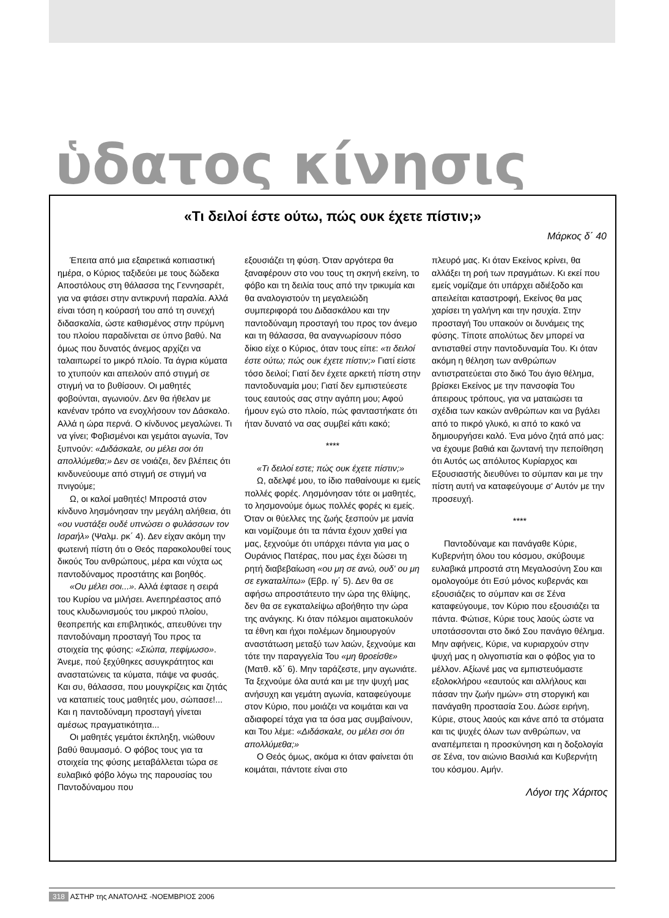ὑδατος κίνησις
«Τι δειλοί έστε ούτω, πώς ουκ έχετε πίστιν;»
Μάρκος δ΄ 40
Έπειτα από μια εξαιρετικά κοπιαστική ημέρα, ο Κύριος ταξιδεύει με τους δώδεκα Αποστόλους στη θάλασσα της Γεννησαρέτ, για να φτάσει στην αντικρυνή παραλία. Αλλά είναι τόση η κούρασή του από τη συνεχή διδασκαλία, ώστε καθισμένος στην πρύμνη του πλοίου παραδίνεται σε ύπνο βαθύ. Να όμως που δυνατός άνεμος αρχίζει να ταλαιπωρεί το μικρό πλοίο. Τα άγρια κύματα το χτυπούν και απειλούν από στιγμή σε στιγμή να το βυθίσουν. Οι μαθητές φοβούνται, αγωνιούν. Δεν θα ήθελαν με κανέναν τρόπο να ενοχλήσουν τον Δάσκαλο. Αλλά η ώρα περνά. Ο κίνδυνος μεγαλώνει. Τι να γίνει; Φοβισμένοι και γεμάτοι αγωνία, Τον ξυπνούν: «Διδάσκαλε, ου μέλει σοι ότι απολλύμεθα;» Δεν σε νοιάζει, δεν βλέπεις ότι κινδυνεύουμε από στιγμή σε στιγμή να πνιγούμε;
Ω, οι καλοί μαθητές! Μπροστά στον κίνδυνο λησμόνησαν την μεγάλη αλήθεια, ότι «ου νυστάξει ουδέ υπνώσει ο φυλάσσων τον Ισραήλ» (Ψαλμ. ρκ΄ 4). Δεν είχαν ακόμη την φωτεινή πίστη ότι ο Θεός παρακολουθεί τους δικούς Του ανθρώπους, μέρα και νύχτα ως παντοδύναμος προστάτης και βοηθός.
«Ου μέλει σοι...». Αλλά έφτασε η σειρά του Κυρίου να μιλήσει. Ανεπηρέαστος από τους κλυδωνισμούς του μικρού πλοίου, θεοπρεπής και επιβλητικός, απευθύνει την παντοδύναμη προσταγή Του προς τα στοιχεία της φύσης: «Σιώπα, πεφίμωσο». Άνεμε, πού ξεχύθηκες ασυγκράτητος και αναστατώνεις τα κύματα, πάψε να φυσάς. Και συ, θάλασσα, που μουγκρίζεις και ζητάς να καταπιείς τους μαθητές μου, σώπασε!... Και η παντοδύναμη προσταγή γίνεται αμέσως πραγματικότητα...
Οι μαθητές γεμάτοι έκπληξη, νιώθουν βαθύ θαυμασμό. Ο φόβος τους για τα στοιχεία της φύσης μεταβάλλεται τώρα σε ευλαβικό φόβο λόγω της παρουσίας του Παντοδύναμου που
εξουσιάζει τη φύση. Όταν αργότερα θα ξαναφέρουν στο νου τους τη σκηνή εκείνη, το φόβο και τη δειλία τους από την τρικυμία και θα αναλογιστούν τη μεγαλειώδη συμπεριφορά του Διδασκάλου και την παντοδύναμη προσταγή του προς τον άνεμο και τη θάλασσα, θα αναγνωρίσουν πόσο δίκιο είχε ο Κύριος, όταν τους είπε: «τι δειλοί έστε ούτω; πώς ουκ έχετε πίστιν;» Γιατί είστε τόσο δειλοί; Γιατί δεν έχετε αρκετή πίστη στην παντοδυναμία μου; Γιατί δεν εμπιστεύεστε τους εαυτούς σας στην αγάπη μου; Αφού ήμουν εγώ στο πλοίο, πώς φανταστήκατε ότι ήταν δυνατό να σας συμβεί κάτι κακό;
****
«Τι δειλοί εστε; πώς ουκ έχετε πίστιν;»
Ω, αδελφέ μου, το ίδιο παθαίνουμε κι εμείς πολλές φορές. Λησμόνησαν τότε οι μαθητές, το λησμονούμε όμως πολλές φορές κι εμείς. Όταν οι θύελλες της ζωής ξεσπούν με μανία και νομίζουμε ότι τα πάντα έχουν χαθεί για μας, ξεχνούμε ότι υπάρχει πάντα για μας ο Ουράνιος Πατέρας, που μας έχει δώσει τη ρητή διαβεβαίωση «ου μη σε ανώ, ουδ' ου μη σε εγκαταλίπω» (Εβρ. ιγ΄ 5). Δεν θα σε αφήσω απροστάτευτο την ώρα της θλίψης, δεν θα σε εγκαταλείψω αβοήθητο την ώρα της ανάγκης. Κι όταν πόλεμοι αιματοκυλούν τα έθνη και ήχοι πολέμων δημιουργούν αναστάτωση μεταξύ των λαών, ξεχνούμε και τότε την παραγγελία Του «μη θροείσθε» (Ματθ. κδ΄ 6). Μην ταράζεστε, μην αγωνιάτε. Τα ξεχνούμε όλα αυτά και με την ψυχή μας ανήσυχη και γεμάτη αγωνία, καταφεύγουμε στον Κύριο, που μοιάζει να κοιμάται και να αδιαφορεί τάχα για τα όσα μας συμβαίνουν, και Του λέμε: «Διδάσκαλε, ου μέλει σοι ότι απολλύμεθα;»
Ο Θεός όμως, ακόμα κι όταν φαίνεται ότι κοιμάται, πάντοτε είναι στο
πλευρό μας. Κι όταν Εκείνος κρίνει, θα αλλάξει τη ροή των πραγμάτων. Κι εκεί που εμείς νομίζαμε ότι υπάρχει αδιέξοδο και απειλείται καταστροφή, Εκείνος θα μας χαρίσει τη γαλήνη και την ησυχία. Στην προσταγή Του υπακούν οι δυνάμεις της φύσης. Τίποτε απολύτως δεν μπορεί να αντισταθεί στην παντοδυναμία Του. Κι όταν ακόμη η θέληση των ανθρώπων αντιστρατεύεται στο δικό Του άγιο θέλημα, βρίσκει Εκείνος με την πανσοφία Του άπειρους τρόπους, για να ματαιώσει τα σχέδια των κακών ανθρώπων και να βγάλει από το πικρό γλυκό, κι από το κακό να δημιουργήσει καλό. Ένα μόνο ζητά από μας: να έχουμε βαθιά και ζωντανή την πεποίθηση ότι Αυτός ως απόλυτος Κυρίαρχος και Εξουσιαστής διευθύνει το σύμπαν και με την πίστη αυτή να καταφεύγουμε σ' Αυτόν με την προσευχή.
****
Παντοδύναμε και πανάγαθε Κύριε, Κυβερνήτη όλου του κόσμου, σκύβουμε ευλαβικά μπροστά στη Μεγαλοσύνη Σου και ομολογούμε ότι Εσύ μόνος κυβερνάς και εξουσιάζεις το σύμπαν και σε Σένα καταφεύγουμε, τον Κύριο που εξουσιάζει τα πάντα. Φώτισε, Κύριε τους λαούς ώστε να υποτάσσονται στο δικό Σου πανάγιο θέλημα. Μην αφήνεις, Κύριε, να κυριαρχούν στην ψυχή μας η ολιγοπιστία και ο φόβος για το μέλλον. Αξίωνέ μας να εμπιστευόμαστε εξολοκλήρου «εαυτούς και αλλήλους και πάσαν την ζωήν ημών» στη στοργική και πανάγαθη προστασία Σου. Δώσε ειρήνη, Κύριε, στους λαούς και κάνε από τα στόματα και τις ψυχές όλων των ανθρώπων, να αναπέμπεται η προσκύνηση και η δοξολογία σε Σένα, τον αιώνιο Βασιλιά και Κυβερνήτη του κόσμου. Αμήν.
Λόγοι της Χάριτος
318 ΑΣΤΗΡ της ΑΝΑΤΟΛΗΣ -ΝΟΕΜΒΡΙΟΣ 2006